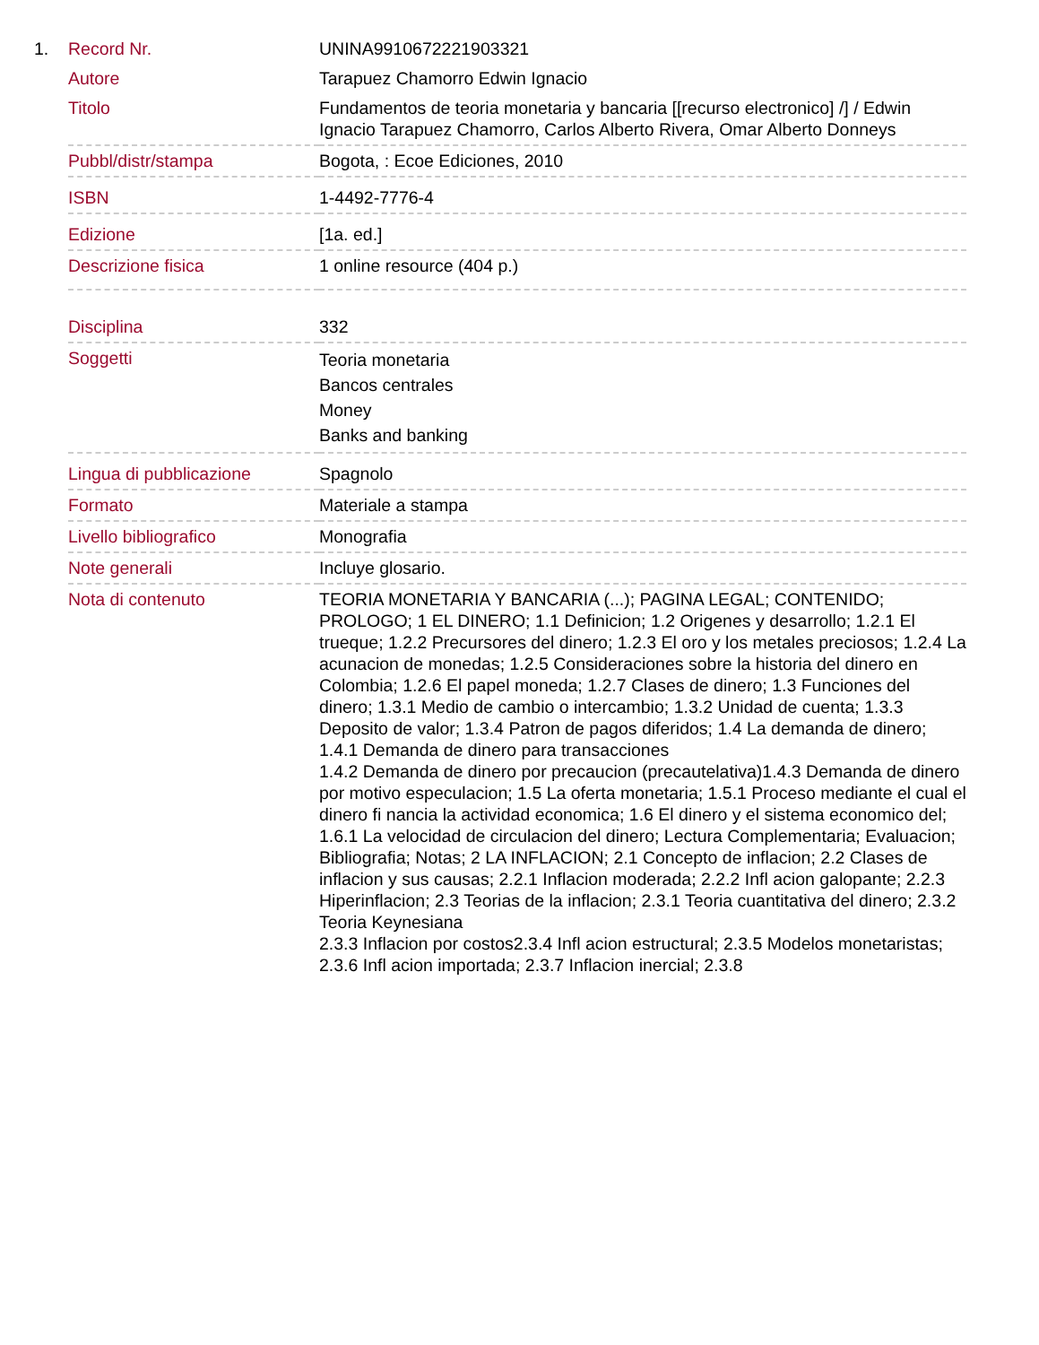1.
| Record Nr. | UNINA9910672221903321 |
| Autore | Tarapuez Chamorro Edwin Ignacio |
| Titolo | Fundamentos de teoria monetaria y bancaria [[recurso electronico] /] / Edwin Ignacio Tarapuez Chamorro, Carlos Alberto Rivera, Omar Alberto Donneys |
| Pubbl/distr/stampa | Bogota, : Ecoe Ediciones, 2010 |
| ISBN | 1-4492-7776-4 |
| Edizione | [1a. ed.] |
| Descrizione fisica | 1 online resource (404 p.) |
| Disciplina | 332 |
| Soggetti | Teoria monetaria Bancos centrales Money Banks and banking |
| Lingua di pubblicazione | Spagnolo |
| Formato | Materiale a stampa |
| Livello bibliografico | Monografia |
| Note generali | Incluye glosario. |
| Nota di contenuto | TEORIA MONETARIA Y BANCARIA (...); PAGINA LEGAL; CONTENIDO; PROLOGO; 1 EL DINERO; 1.1 Definicion; 1.2 Origenes y desarrollo; 1.2.1 El trueque; 1.2.2 Precursores del dinero; 1.2.3 El oro y los metales preciosos; 1.2.4 La acunacion de monedas; 1.2.5 Consideraciones sobre la historia del dinero en Colombia; 1.2.6 El papel moneda; 1.2.7 Clases de dinero; 1.3 Funciones del dinero; 1.3.1 Medio de cambio o intercambio; 1.3.2 Unidad de cuenta; 1.3.3 Deposito de valor; 1.3.4 Patron de pagos diferidos; 1.4 La demanda de dinero; 1.4.1 Demanda de dinero para transacciones 1.4.2 Demanda de dinero por precaucion (precautelativa)1.4.3 Demanda de dinero por motivo especulacion; 1.5 La oferta monetaria; 1.5.1 Proceso mediante el cual el dinero fi nancia la actividad economica; 1.6 El dinero y el sistema economico del; 1.6.1 La velocidad de circulacion del dinero; Lectura Complementaria; Evaluacion; Bibliografia; Notas; 2 LA INFLACION; 2.1 Concepto de inflacion; 2.2 Clases de inflacion y sus causas; 2.2.1 Inflacion moderada; 2.2.2 Infl acion galopante; 2.2.3 Hiperinflacion; 2.3 Teorias de la inflacion; 2.3.1 Teoria cuantitativa del dinero; 2.3.2 Teoria Keynesiana 2.3.3 Inflacion por costos2.3.4 Infl acion estructural; 2.3.5 Modelos monetaristas; 2.3.6 Infl acion importada; 2.3.7 Inflacion inercial; 2.3.8 |